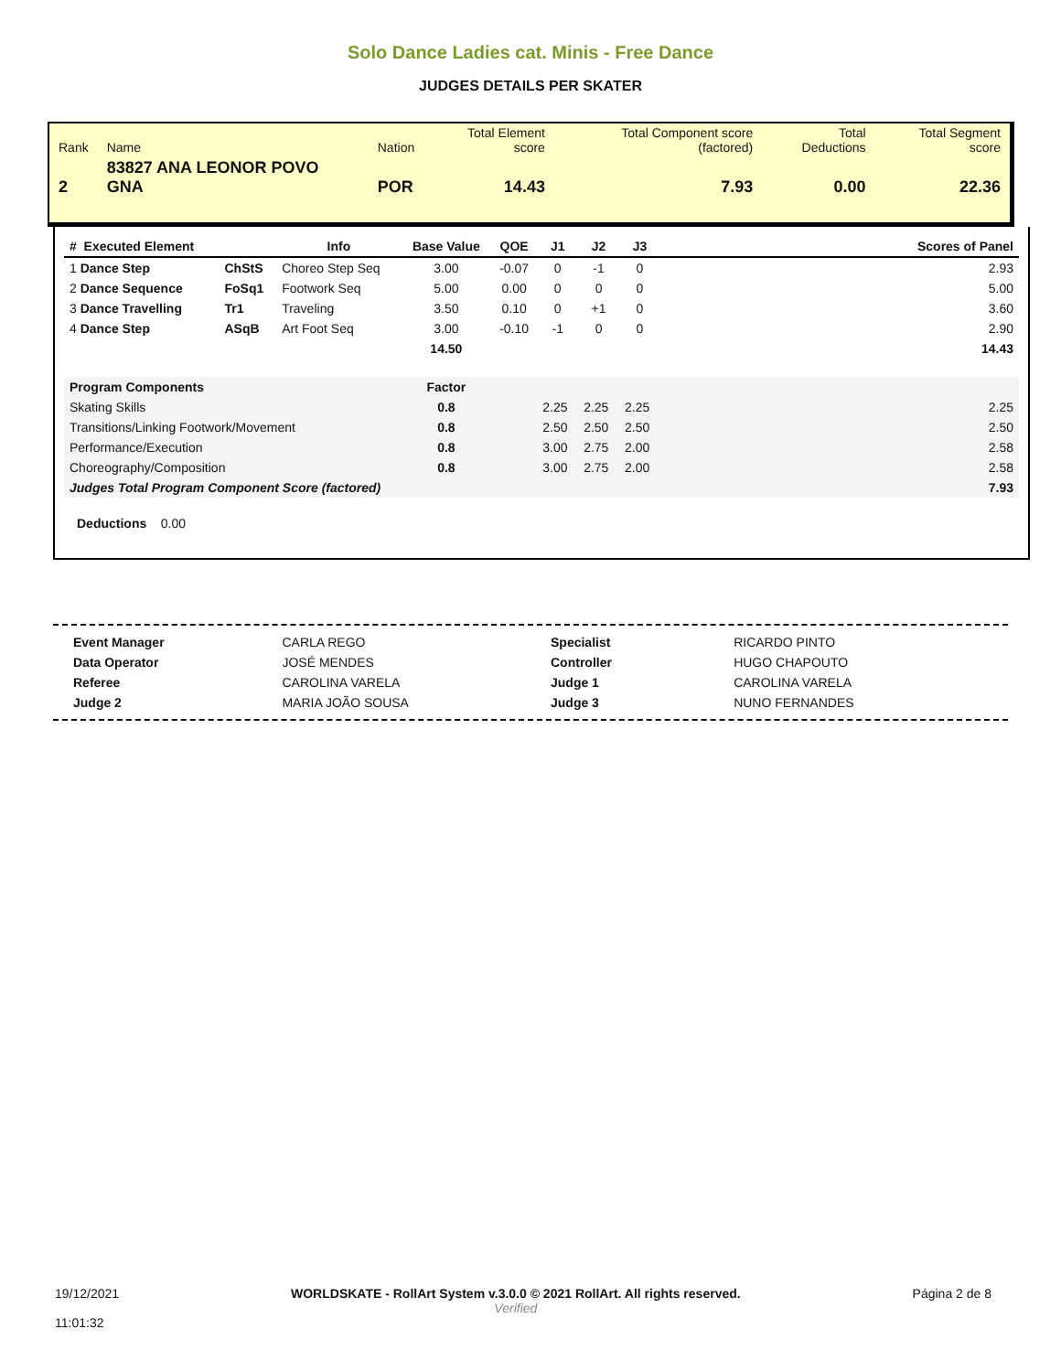Solo Dance Ladies cat. Minis - Free Dance
JUDGES DETAILS PER SKATER
| Rank | Name | Nation | Total Element score | Total Component score (factored) | Total Deductions | Total Segment score |
| 2 | 83827 ANA LEONOR POVO GNA | POR | 14.43 | 7.93 | 0.00 | 22.36 |
| # Executed Element | | Info | Base Value | QOE | J1 | J2 | J3 | Scores of Panel |
| --- | --- | --- | --- | --- | --- | --- | --- | --- |
| 1 Dance Step | ChStS | Choreo Step Seq | 3.00 | -0.07 | 0 | -1 | 0 | 2.93 |
| 2 Dance Sequence | FoSq1 | Footwork Seq | 5.00 | 0.00 | 0 | 0 | 0 | 5.00 |
| 3 Dance Travelling | Tr1 | Traveling | 3.50 | 0.10 | 0 | +1 | 0 | 3.60 |
| 4 Dance Step | ASqB | Art Foot Seq | 3.00 | -0.10 | -1 | 0 | 0 | 2.90 |
| | | | 14.50 | | | | | 14.43 |
| Program Components | | | Factor | | | | | |
| Skating Skills | | | 0.8 | | 2.25 | 2.25 | 2.25 | 2.25 |
| Transitions/Linking Footwork/Movement | | | 0.8 | | 2.50 | 2.50 | 2.50 | 2.50 |
| Performance/Execution | | | 0.8 | | 3.00 | 2.75 | 2.00 | 2.58 |
| Choreography/Composition | | | 0.8 | | 3.00 | 2.75 | 2.00 | 2.58 |
| Judges Total Program Component Score (factored) | | | | | | | | 7.93 |
Deductions 0.00
| Event Manager | CARLA REGO |
| Data Operator | JOSÉ MENDES |
| Referee | CAROLINA VARELA |
| Judge 2 | MARIA JOÃO SOUSA |
| Specialist | RICARDO PINTO |
| Controller | HUGO CHAPOUTO |
| Judge 1 | CAROLINA VARELA |
| Judge 3 | NUNO FERNANDES |
19/12/2021
11:01:32
WORLDSKATE - RollArt System v.3.0.0 © 2021 RollArt. All rights reserved.
Verified
Página 2 de 8